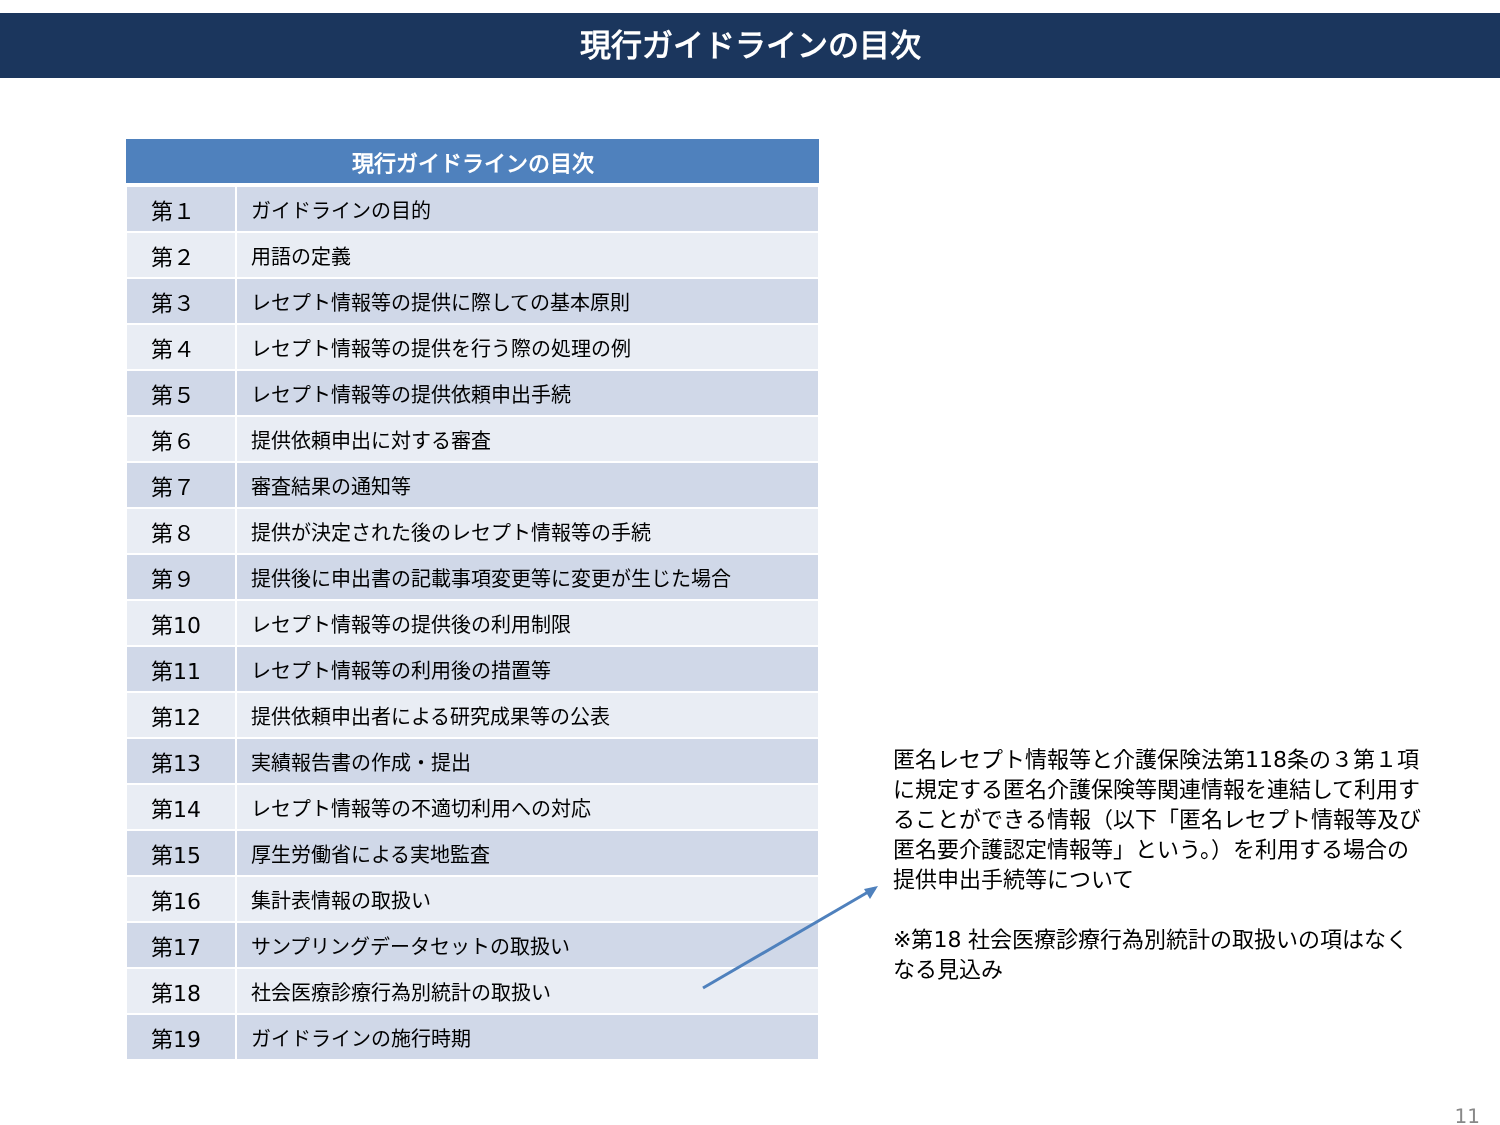現行ガイドラインの目次
| 現行ガイドラインの目次 | |
| --- | --- |
| 第１ | ガイドラインの目的 |
| 第２ | 用語の定義 |
| 第３ | レセプト情報等の提供に際しての基本原則 |
| 第４ | レセプト情報等の提供を行う際の処理の例 |
| 第５ | レセプト情報等の提供依頼申出手続 |
| 第６ | 提供依頼申出に対する審査 |
| 第７ | 審査結果の通知等 |
| 第８ | 提供が決定された後のレセプト情報等の手続 |
| 第９ | 提供後に申出書の記載事項変更等に変更が生じた場合 |
| 第10 | レセプト情報等の提供後の利用制限 |
| 第11 | レセプト情報等の利用後の措置等 |
| 第12 | 提供依頼申出者による研究成果等の公表 |
| 第13 | 実績報告書の作成・提出 |
| 第14 | レセプト情報等の不適切利用への対応 |
| 第15 | 厚生労働省による実地監査 |
| 第16 | 集計表情報の取扱い |
| 第17 | サンプリングデータセットの取扱い |
| 第18 | 社会医療診療行為別統計の取扱い |
| 第19 | ガイドラインの施行時期 |
匿名レセプト情報等と介護保険法第118条の３第１項に規定する匿名介護保険等関連情報を連結して利用することができる情報（以下「匿名レセプト情報等及び匿名要介護認定情報等」という。）を利用する場合の提供申出手続等について
※第18 社会医療診療行為別統計の取扱いの項はなくなる見込み
11